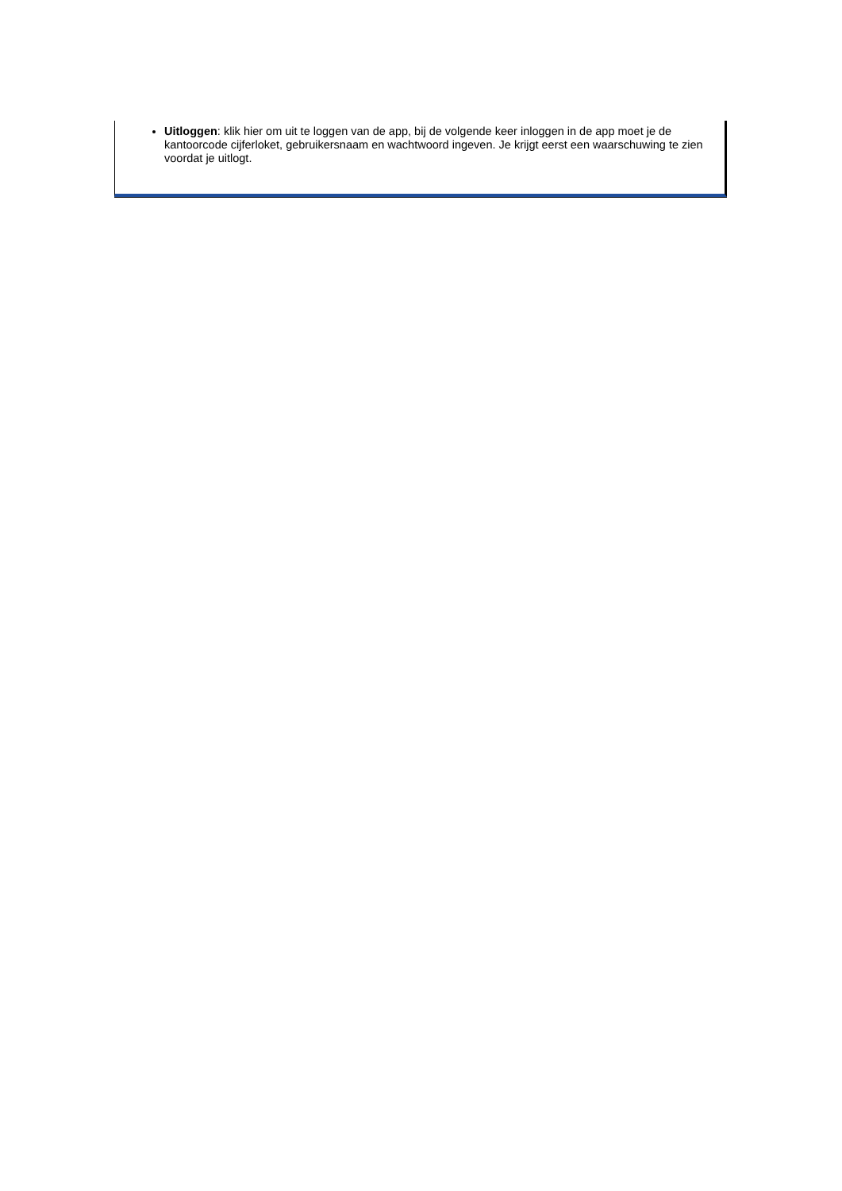Uitloggen: klik hier om uit te loggen van de app, bij de volgende keer inloggen in de app moet je de kantoorcode cijferloket, gebruikersnaam en wachtwoord ingeven. Je krijgt eerst een waarschuwing te zien voordat je uitlogt.